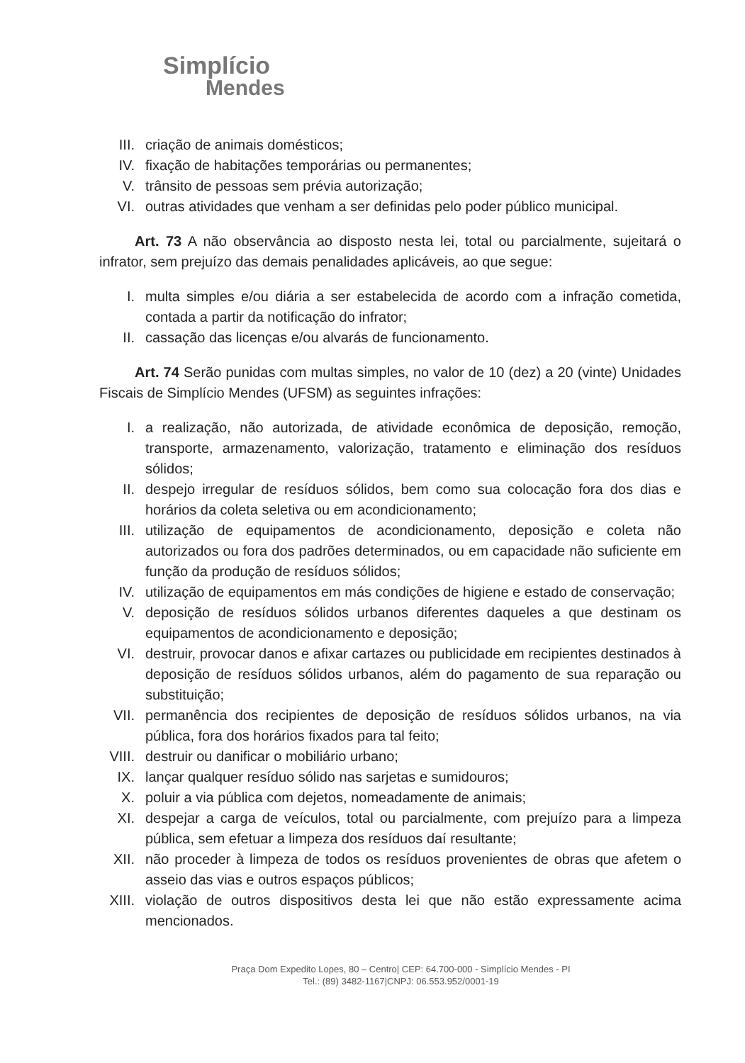Simplício
Mendes
III. criação de animais domésticos;
IV. fixação de habitações temporárias ou permanentes;
V. trânsito de pessoas sem prévia autorização;
VI. outras atividades que venham a ser definidas pelo poder público municipal.
Art. 73 A não observância ao disposto nesta lei, total ou parcialmente, sujeitará o infrator, sem prejuízo das demais penalidades aplicáveis, ao que segue:
I. multa simples e/ou diária a ser estabelecida de acordo com a infração cometida, contada a partir da notificação do infrator;
II. cassação das licenças e/ou alvarás de funcionamento.
Art. 74 Serão punidas com multas simples, no valor de 10 (dez) a 20 (vinte) Unidades Fiscais de Simplício Mendes (UFSM) as seguintes infrações:
I. a realização, não autorizada, de atividade econômica de deposição, remoção, transporte, armazenamento, valorização, tratamento e eliminação dos resíduos sólidos;
II. despejo irregular de resíduos sólidos, bem como sua colocação fora dos dias e horários da coleta seletiva ou em acondicionamento;
III. utilização de equipamentos de acondicionamento, deposição e coleta não autorizados ou fora dos padrões determinados, ou em capacidade não suficiente em função da produção de resíduos sólidos;
IV. utilização de equipamentos em más condições de higiene e estado de conservação;
V. deposição de resíduos sólidos urbanos diferentes daqueles a que destinam os equipamentos de acondicionamento e deposição;
VI. destruir, provocar danos e afixar cartazes ou publicidade em recipientes destinados à deposição de resíduos sólidos urbanos, além do pagamento de sua reparação ou substituição;
VII. permanência dos recipientes de deposição de resíduos sólidos urbanos, na via pública, fora dos horários fixados para tal feito;
VIII. destruir ou danificar o mobiliário urbano;
IX. lançar qualquer resíduo sólido nas sarjetas e sumidouros;
X. poluir a via pública com dejetos, nomeadamente de animais;
XI. despejar a carga de veículos, total ou parcialmente, com prejuízo para a limpeza pública, sem efetuar a limpeza dos resíduos daí resultante;
XII. não proceder à limpeza de todos os resíduos provenientes de obras que afetem o asseio das vias e outros espaços públicos;
XIII. violação de outros dispositivos desta lei que não estão expressamente acima mencionados.
Praça Dom Expedito Lopes, 80 – Centro| CEP: 64.700-000 - Simplício Mendes - PI
Tel.: (89) 3482-1167|CNPJ: 06.553.952/0001-19